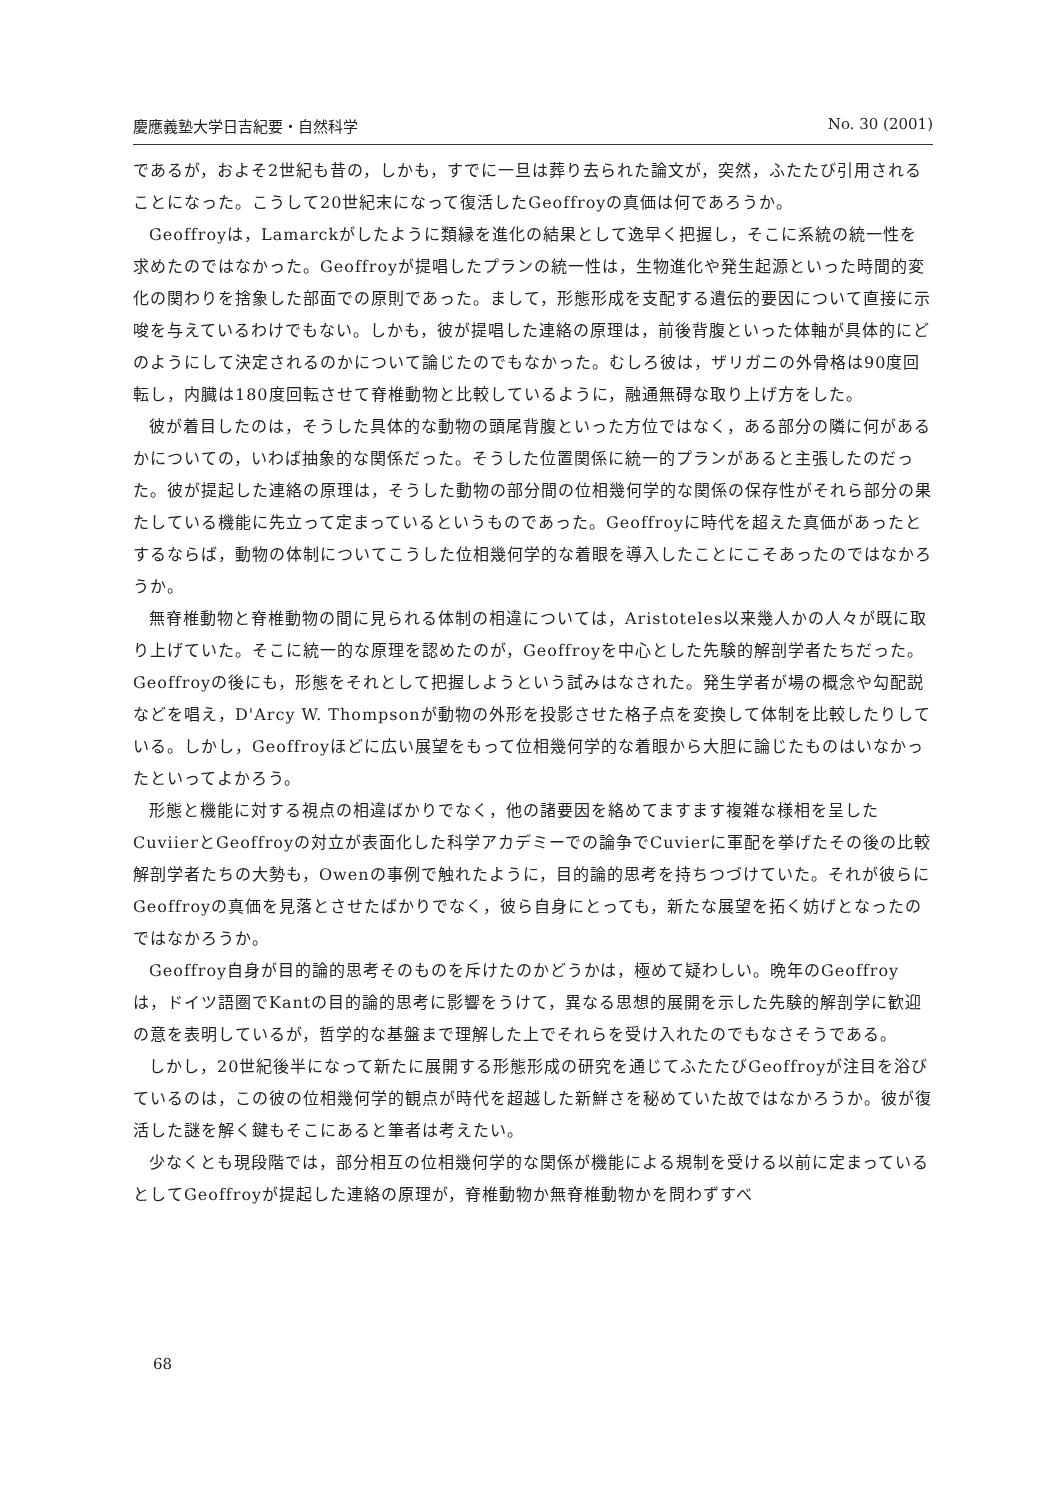慶應義塾大学日吉紀要・自然科学 No. 30 (2001)
であるが，およそ2世紀も昔の，しかも，すでに一旦は葬り去られた論文が，突然，ふたたび引用されることになった。こうして20世紀末になって復活したGeoffroyの真価は何であろうか。
Geoffroyは，Lamarckがしたように類縁を進化の結果として逸早く把握し，そこに系統の統一性を求めたのではなかった。Geoffroyが提唱したプランの統一性は，生物進化や発生起源といった時間的変化の関わりを捨象した部面での原則であった。まして，形態形成を支配する遺伝的要因について直接に示唆を与えているわけでもない。しかも，彼が提唱した連絡の原理は，前後背腹といった体軸が具体的にどのようにして決定されるのかについて論じたのでもなかった。むしろ彼は，ザリガニの外骨格は90度回転し，内臓は180度回転させて脊椎動物と比較しているように，融通無碍な取り上げ方をした。
彼が着目したのは，そうした具体的な動物の頭尾背腹といった方位ではなく，ある部分の隣に何があるかについての，いわば抽象的な関係だった。そうした位置関係に統一的プランがあると主張したのだった。彼が提起した連絡の原理は，そうした動物の部分間の位相幾何学的な関係の保存性がそれら部分の果たしている機能に先立って定まっているというものであった。Geoffroyに時代を超えた真価があったとするならば，動物の体制についてこうした位相幾何学的な着眼を導入したことにこそあったのではなかろうか。
無脊椎動物と脊椎動物の間に見られる体制の相違については，Aristoteles以来幾人かの人々が既に取り上げていた。そこに統一的な原理を認めたのが，Geoffroyを中心とした先験的解剖学者たちだった。Geoffroyの後にも，形態をそれとして把握しようという試みはなされた。発生学者が場の概念や勾配説などを唱え，D'Arcy W. Thompsonが動物の外形を投影させた格子点を変換して体制を比較したりしている。しかし，Geoffroyほどに広い展望をもって位相幾何学的な着眼から大胆に論じたものはいなかったといってよかろう。
形態と機能に対する視点の相違ばかりでなく，他の諸要因を絡めてますます複雑な様相を呈したCuviierとGeoffroyの対立が表面化した科学アカデミーでの論争でCuvierに軍配を挙げたその後の比較解剖学者たちの大勢も，Owenの事例で触れたように，目的論的思考を持ちつづけていた。それが彼らにGeoffroyの真価を見落とさせたばかりでなく，彼ら自身にとっても，新たな展望を拓く妨げとなったのではなかろうか。
Geoffroy自身が目的論的思考そのものを斥けたのかどうかは，極めて疑わしい。晩年のGeoffroyは，ドイツ語圏でKantの目的論的思考に影響をうけて，異なる思想的展開を示した先験的解剖学に歓迎の意を表明しているが，哲学的な基盤まで理解した上でそれらを受け入れたのでもなさそうである。
しかし，20世紀後半になって新たに展開する形態形成の研究を通じてふたたびGeoffroyが注目を浴びているのは，この彼の位相幾何学的観点が時代を超越した新鮮さを秘めていた故ではなかろうか。彼が復活した謎を解く鍵もそこにあると筆者は考えたい。
少なくとも現段階では，部分相互の位相幾何学的な関係が機能による規制を受ける以前に定まっているとしてGeoffroyが提起した連絡の原理が，脊椎動物か無脊椎動物かを問わずすべ
68